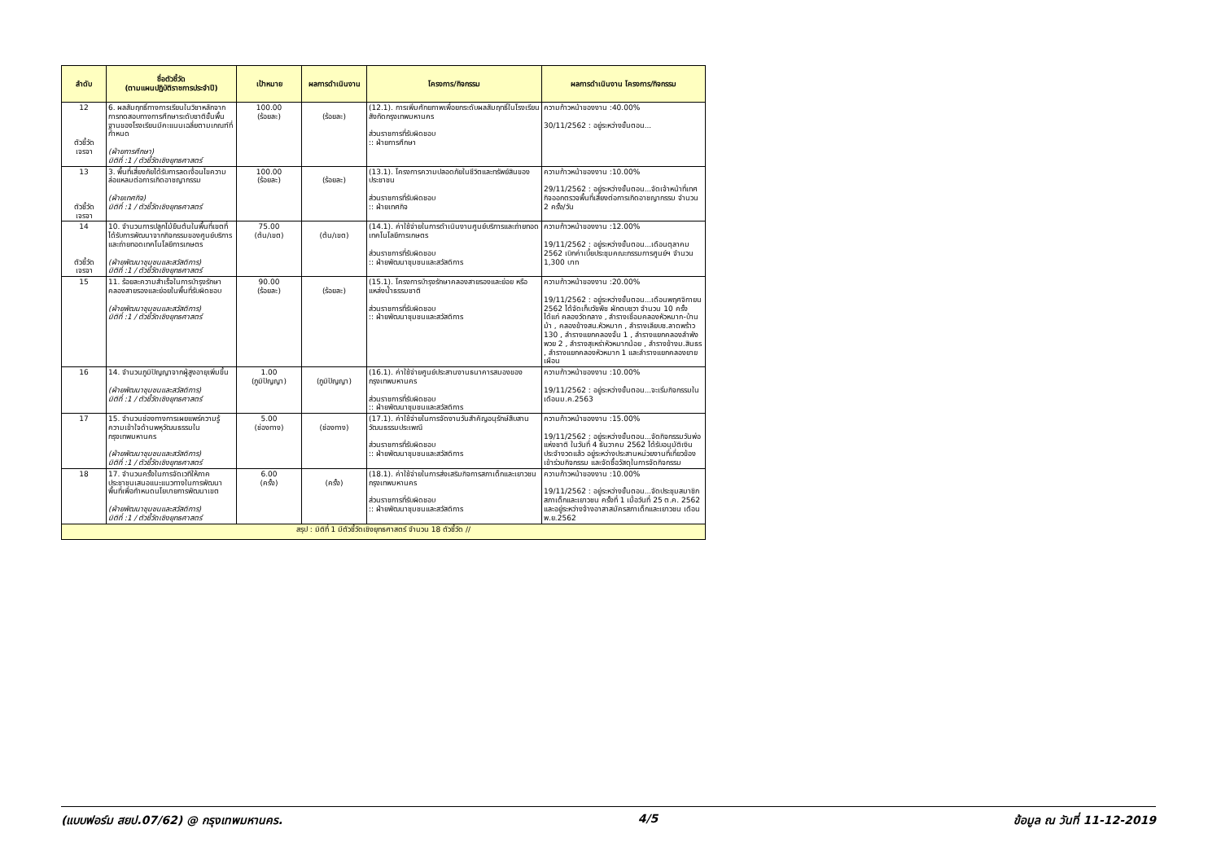| ลำดับ | ชื่อตัวชี้วัด (ตามแผนปฏิบัติราชการประจำปี) | เป้าหมาย | ผลการดำเนินงาน | โครงการ/กิจกรรม | ผลการดำเนินงาน โครงการ/กิจกรรม |
| --- | --- | --- | --- | --- | --- |
| 12 ตัวชี้วัด เจรจา | 6. ผลสัมฤทธิ์ทางการเรียนในวิชาหลักจากการทดสอบทางการศึกษาระดับชาติขั้นพื้นฐานของโรงเรียนมีคะแนนเฉลี่ยตามเกณฑ์ที่กำหนด (ฝ่ายการศึกษา) มิติที่ :1 / ตัวชี้วัดเชิงยุทธศาสตร์ | 100.00 (ร้อยละ) | (ร้อยละ) | (12.1). การเพิ่มศักยภาพเพื่อยกระดับผลสัมฤทธิ์ในโรงเรียนสังกัดกรุงเทพมหานคร ส่วนราชการที่รับผิดชอบ :: ฝ่ายการศึกษา | ความก้าวหน้าของงาน :40.00% 30/11/2562 : อยู่ระหว่างขั้นตอน... |
| 13 ตัวชี้วัด เจรจา | 3. พื้นที่เสี่ยงภัยได้รับการลดเงื่อนไขความล่อแหลมต่อการเกิดอาชญากรรม (ฝ่ายเทศกิจ) มิติที่ :1 / ตัวชี้วัดเชิงยุทธศาสตร์ | 100.00 (ร้อยละ) | (ร้อยละ) | (13.1). โครงการความปลอดภัยในชีวิตและทรัพย์สินของประชาชน ส่วนราชการที่รับผิดชอบ :: ฝ่ายเทศกิจ | ความก้าวหน้าของงาน :10.00% 29/11/2562 : อยู่ระหว่างขั้นตอน...จัดเจ้าหน้าที่เทศกิจออกตรวจพื้นที่เสี่ยงต่อการเกิดอาชญากรรม จำนวน 2 ครั้ง/วัน |
| 14 ตัวชี้วัด เจรจา | 10. จำนวนการปลูกไม้ยืนต้นในพื้นที่เขตที่ได้รับการพัฒนาจากกิจกรรมของศูนย์บริการและถ่ายทอดเทคโนโลยีการเกษตร (ฝ่ายพัฒนาชุมชนและสวัสดิการ) มิติที่ :1 / ตัวชี้วัดเชิงยุทธศาสตร์ | 75.00 (ต้น/เขต) | (ต้น/เขต) | (14.1). ค่าใช้จ่ายในการดำเนินงานศูนย์บริการและถ่ายทอดเทคโนโลยีการเกษตร ส่วนราชการที่รับผิดชอบ :: ฝ่ายพัฒนาชุมชนและสวัสดิการ | ความก้าวหน้าของงาน :12.00% 19/11/2562 : อยู่ระหว่างขั้นตอน...เดือนตุลาคม 2562 เบิกค่าเบี้ยประชุมคณะกรรมการศูนย์ฯ จำนวน 1,300 บาท |
| 15 | 11. ร้อยละความสำเร็จในการบำรุงรักษา คลองสายรองและย่อยในพื้นที่รับผิดชอบ (ฝ่ายพัฒนาชุมชนและสวัสดิการ) มิติที่ :1 / ตัวชี้วัดเชิงยุทธศาสตร์ | 90.00 (ร้อยละ) | (ร้อยละ) | (15.1). โครงการบำรุงรักษาคลองสายรองและย่อย หรือแหล่งน้ำธรรมชาติ ส่วนราชการที่รับผิดชอบ :: ฝ่ายพัฒนาชุมชนและสวัสดิการ | ความก้าวหน้าของงาน :20.00% 19/11/2562 : อยู่ระหว่างขั้นตอน...เดือนพฤศจิกายน 2562 ได้จัดเก็บวัชพืช ผักตบชวา จำนวน 10 ครั้ง ได้แก่ คลองวัดกลาง , ลำรางเชื่อมคลองหัวหมาก-บ้านม้า , คลองข้างสน.หัวหมาก , ลำรางเลียบซ.ลาดพร้าว 130 , ลำรางแยกคลองจั่น 1 , ลำรางแยกคลองลำพังพวย 2 , ลำรางสุเหร่าหัวหมากน้อย , ลำรางข้างม.สินธร , ลำรางแยกคลองหัวหมาก 1 และลำรางแยกคลองยายเผือน |
| 16 | 14. จำนวนภูมิปัญญาจากผู้สูงอายุเพิ่มขึ้น (ฝ่ายพัฒนาชุมชนและสวัสดิการ) มิติที่ :1 / ตัวชี้วัดเชิงยุทธศาสตร์ | 1.00 (ภูมิปัญญา) | (ภูมิปัญญา) | (16.1). ค่าใช้จ่ายศูนย์ประสานงานธนาคารสมองของกรุงเทพมหานคร ส่วนราชการที่รับผิดชอบ :: ฝ่ายพัฒนาชุมชนและสวัสดิการ | ความก้าวหน้าของงาน :10.00% 19/11/2562 : อยู่ระหว่างขั้นตอน...จะเริ่มกิจกรรมในเดือนม.ค.2563 |
| 17 | 15. จำนวนช่องทางการเผยแพร่ความรู้ความเข้าใจด้านพหุวัฒนธรรมในกรุงเทพมหานคร (ฝ่ายพัฒนาชุมชนและสวัสดิการ) มิติที่ :1 / ตัวชี้วัดเชิงยุทธศาสตร์ | 5.00 (ช่องทาง) | (ช่องทาง) | (17.1). ค่าใช้จ่ายในการจัดงานวันสำคัญอนุรักษ์สืบสานวัฒนธรรมประเพณี ส่วนราชการที่รับผิดชอบ :: ฝ่ายพัฒนาชุมชนและสวัสดิการ | ความก้าวหน้าของงาน :15.00% 19/11/2562 : อยู่ระหว่างขั้นตอน...จัดกิจกรรมวันพ่อแห่งชาติ ในวันที่ 4 ธันวาคม 2562 ได้รับอนุมัติเงินประจำงวดแล้ว อยู่ระหว่างประสานหน่วยงานที่เกี่ยวข้องเข้าร่วมกิจกรรม และจัดซื้อวัสดุในการจัดกิจกรรม |
| 18 | 17. จำนวนครั้งในการจัดเวทีให้ภาคประชาชนเสนอแนะแนวทางในการพัฒนาพื้นที่เพื่อกำหนดนโยบายการพัฒนาเขต (ฝ่ายพัฒนาชุมชนและสวัสดิการ) มิติที่ :1 / ตัวชี้วัดเชิงยุทธศาสตร์ | 6.00 (ครั้ง) | (ครั้ง) | (18.1). ค่าใช้จ่ายในการส่งเสริมกิจการสภาเด็กและเยาวชนกรุงเทพมหานคร ส่วนราชการที่รับผิดชอบ :: ฝ่ายพัฒนาชุมชนและสวัสดิการ | ความก้าวหน้าของงาน :10.00% 19/11/2562 : อยู่ระหว่างขั้นตอน...จัดประชุมสมาชิกสภาเด็กและเยาวชน ครั้งที่ 1 เมื่อวันที่ 25 ต.ค. 2562 และอยู่ระหว่างจ้างอาสาสมัครสภาเด็กและเยาวชน เดือนพ.ย.2562 |
| สรุป : มิติที่ 1 มีตัวชี้วัดเชิงยุทธศาสตร์ จำนวน 18 ตัวชี้วัด // | | | | | |
(แบบฟอร์ม สยป.07/62) @ กรุงเทพมหานคร. 4/5 ข้อมูล ณ วันที่ 11-12-2019